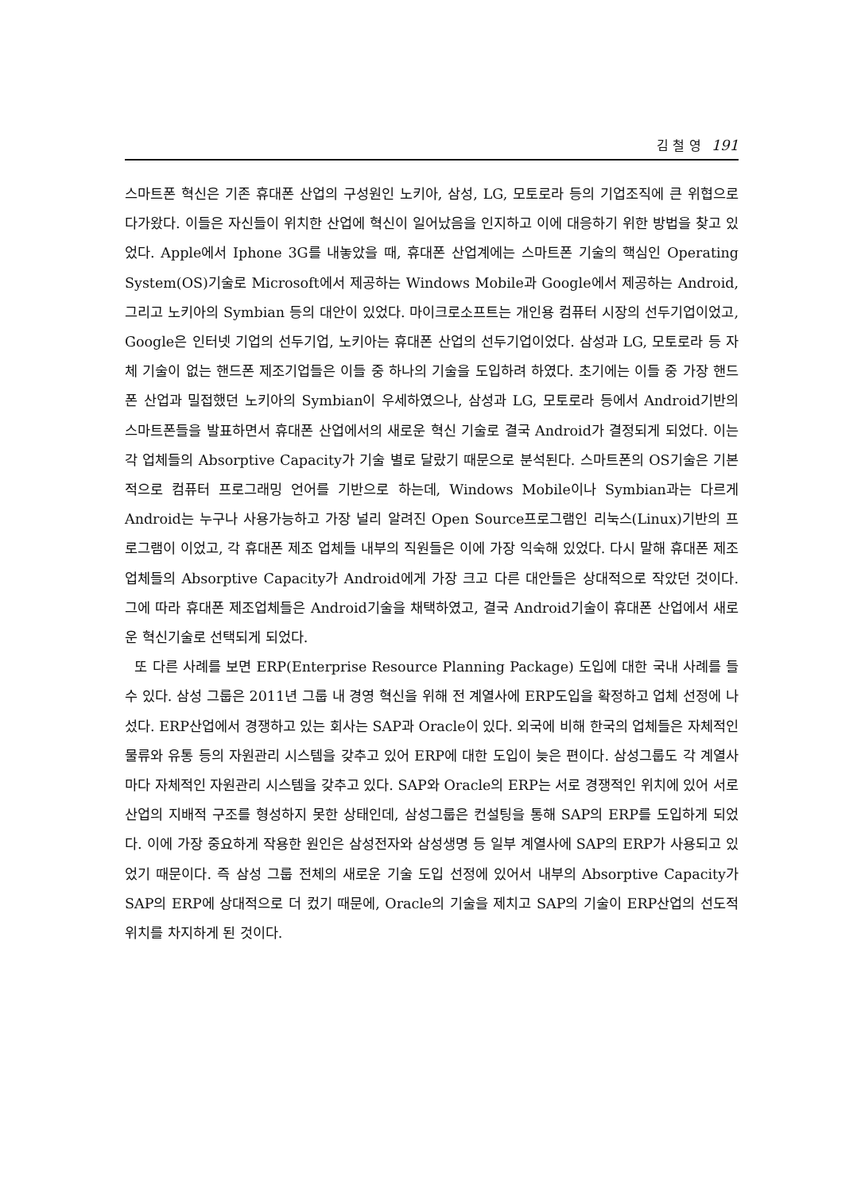김 철 영 191
스마트폰 혁신은 기존 휴대폰 산업의 구성원인 노키아, 삼성, LG, 모토로라 등의 기업조직에 큰 위협으로 다가왔다. 이들은 자신들이 위치한 산업에 혁신이 일어났음을 인지하고 이에 대응하기 위한 방법을 찾고 있었다. Apple에서 Iphone 3G를 내놓았을 때, 휴대폰 산업계에는 스마트폰 기술의 핵심인 Operating System(OS)기술로 Microsoft에서 제공하는 Windows Mobile과 Google에서 제공하는 Android, 그리고 노키아의 Symbian 등의 대안이 있었다. 마이크로소프트는 개인용 컴퓨터 시장의 선두기업이었고, Google은 인터넷 기업의 선두기업, 노키아는 휴대폰 산업의 선두기업이었다. 삼성과 LG, 모토로라 등 자체 기술이 없는 핸드폰 제조기업들은 이들 중 하나의 기술을 도입하려 하였다. 초기에는 이들 중 가장 핸드폰 산업과 밀접했던 노키아의 Symbian이 우세하였으나, 삼성과 LG, 모토로라 등에서 Android기반의 스마트폰들을 발표하면서 휴대폰 산업에서의 새로운 혁신 기술로 결국 Android가 결정되게 되었다. 이는 각 업체들의 Absorptive Capacity가 기술 별로 달랐기 때문으로 분석된다. 스마트폰의 OS기술은 기본적으로 컴퓨터 프로그래밍 언어를 기반으로 하는데, Windows Mobile이나 Symbian과는 다르게 Android는 누구나 사용가능하고 가장 널리 알려진 Open Source프로그램인 리눅스(Linux)기반의 프로그램이 이었고, 각 휴대폰 제조 업체들 내부의 직원들은 이에 가장 익숙해 있었다. 다시 말해 휴대폰 제조 업체들의 Absorptive Capacity가 Android에게 가장 크고 다른 대안들은 상대적으로 작았던 것이다. 그에 따라 휴대폰 제조업체들은 Android기술을 채택하였고, 결국 Android기술이 휴대폰 산업에서 새로운 혁신기술로 선택되게 되었다.
또 다른 사례를 보면 ERP(Enterprise Resource Planning Package) 도입에 대한 국내 사례를 들 수 있다. 삼성 그룹은 2011년 그룹 내 경영 혁신을 위해 전 계열사에 ERP도입을 확정하고 업체 선정에 나섰다. ERP산업에서 경쟁하고 있는 회사는 SAP과 Oracle이 있다. 외국에 비해 한국의 업체들은 자체적인 물류와 유통 등의 자원관리 시스템을 갖추고 있어 ERP에 대한 도입이 늦은 편이다. 삼성그룹도 각 계열사마다 자체적인 자원관리 시스템을 갖추고 있다. SAP와 Oracle의 ERP는 서로 경쟁적인 위치에 있어 서로 산업의 지배적 구조를 형성하지 못한 상태인데, 삼성그룹은 컨설팅을 통해 SAP의 ERP를 도입하게 되었다. 이에 가장 중요하게 작용한 원인은 삼성전자와 삼성생명 등 일부 계열사에 SAP의 ERP가 사용되고 있었기 때문이다. 즉 삼성 그룹 전체의 새로운 기술 도입 선정에 있어서 내부의 Absorptive Capacity가 SAP의 ERP에 상대적으로 더 컸기 때문에, Oracle의 기술을 제치고 SAP의 기술이 ERP산업의 선도적 위치를 차지하게 된 것이다.